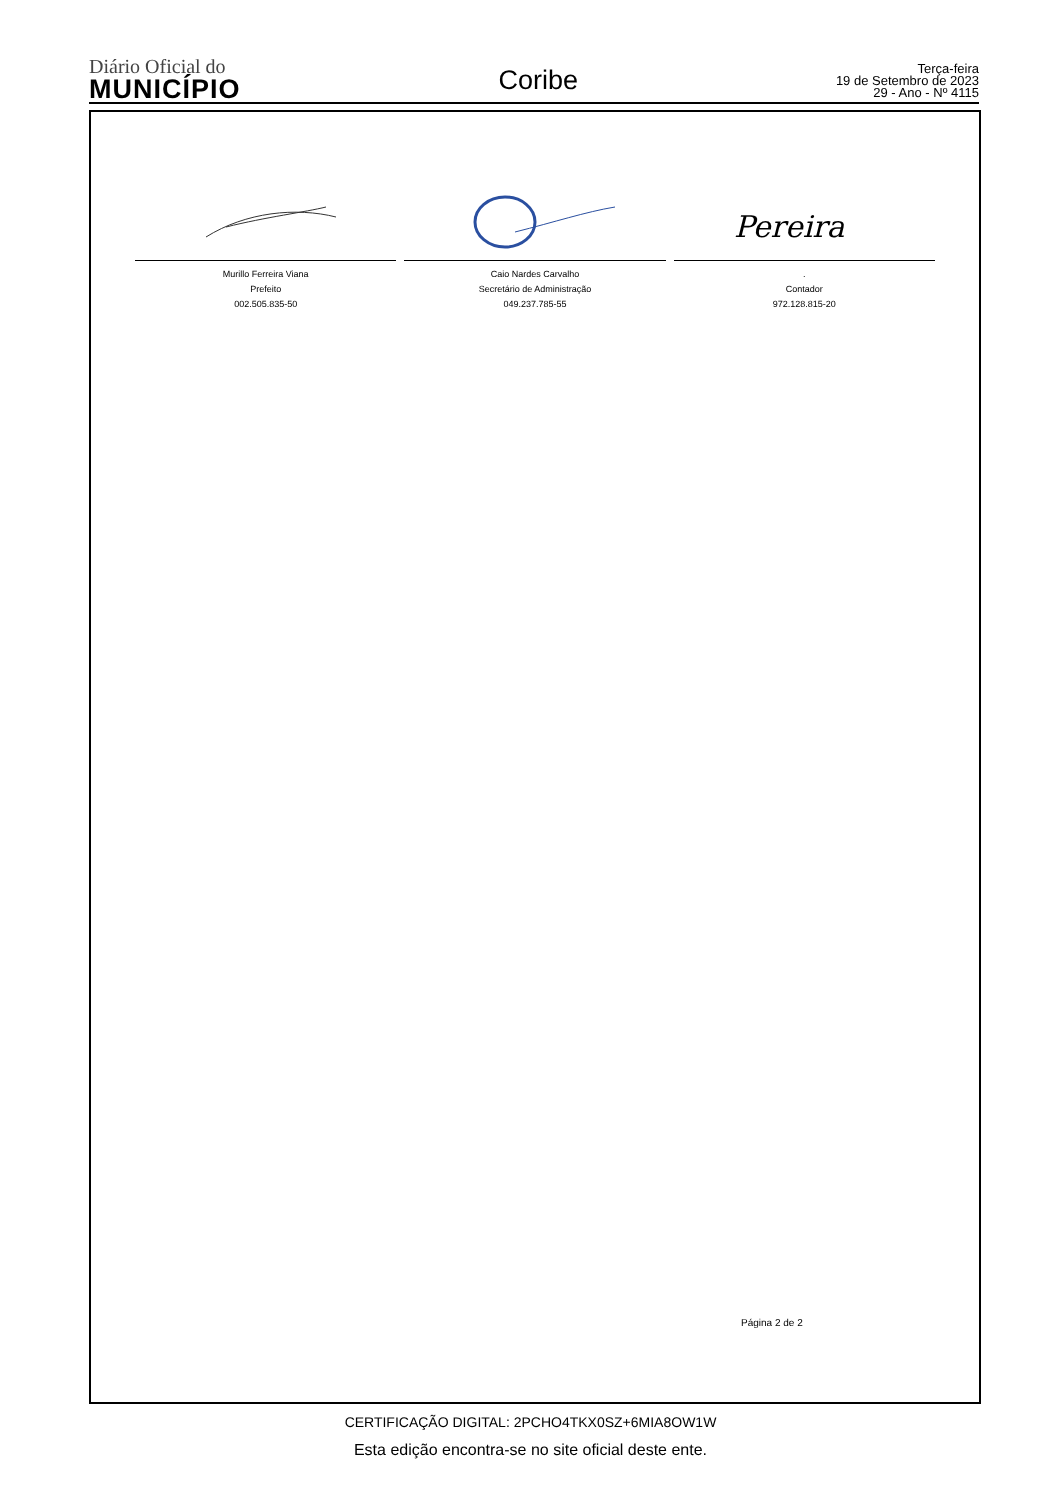Diário Oficial do
MUNICÍPIO
Coribe
Terça-feira
19 de Setembro de 2023
29 - Ano - Nº 4115
Murillo Ferreira Viana
Prefeito
002.505.835-50
Caio Nardes Carvalho
Secretário de Administração
049.237.785-55
Pereira
.
Contador
972.128.815-20
Página 2 de 2
CERTIFICAÇÃO DIGITAL: 2PCHO4TKX0SZ+6MIA8OW1W
Esta edição encontra-se no site oficial deste ente.